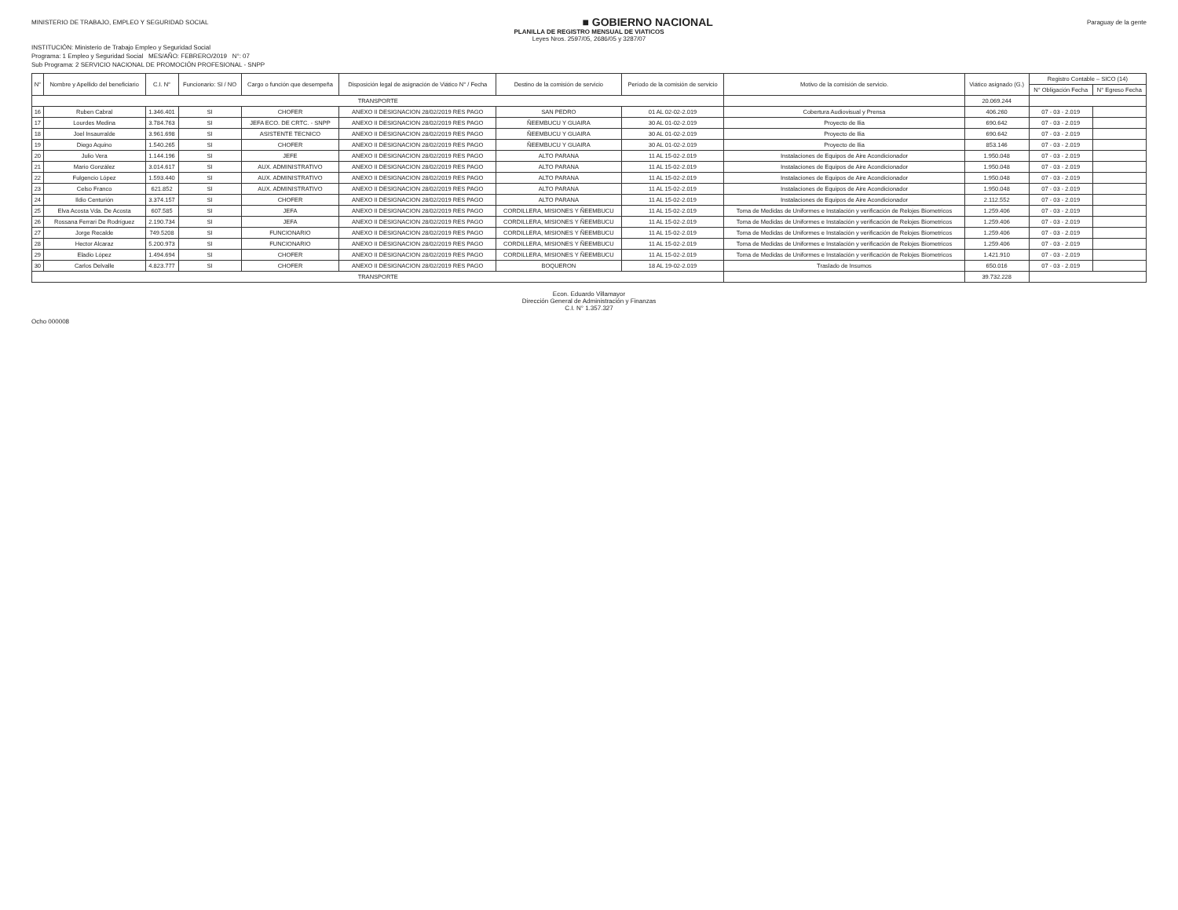MINISTERIO DE TRABAJO, EMPLEO Y SEGURIDAD SOCIAL
■ GOBIERNO NACIONAL
Paraguay de la gente
PLANILLA DE REGISTRO MENSUAL DE VIATICOS
Leyes Nros. 2597/05, 2686/05 y 3287/07
INSTITUCIÓN: Ministerio de Trabajo Empleo y Seguridad Social
Programa: 1 Empleo y Seguridad Social MES/AÑO: FEBRERO/2019 N°: 07
Sub Programa: 2 SERVICIO NACIONAL DE PROMOCIÓN PROFESIONAL - SNPP
| N° | Nombre y Apellido del beneficiario | C.I. N° | Funcionario: SI / NO | Cargo o función que desempeña | Disposición legal de asignación de Viático N° / Fecha | Destino de la comisión de servicio | Período de la comisión de servicio | Motivo de la comisión de servicio. | Viático asignado (G.) | Registro Contable – SICO (14) | |
| --- | --- | --- | --- | --- | --- | --- | --- | --- | --- | --- | --- |
| | | | | | | | | | | N° Obligación Fecha | N° Egreso Fecha |
| TRANSPORTE | | | | | | | | | 20.069.244 | | |
| 16 | Ruben Cabral | 1.346.401 | SI | CHOFER | ANEXO II DESIGNACION 28/02/2019 RES PAGO | SAN PEDRO | 01 AL 02-02-2.019 | Cobertura Audiovisual y Prensa | 406.260 | 07 - 03 - 2.019 | |
| 17 | Lourdes Medina | 3.784.763 | SI | JEFA ECO. DE CRTC. - SNPP | ANEXO II DESIGNACION 28/02/2019 RES PAGO | ÑEEMBUCU Y GUAIRA | 30 AL 01-02-2.019 | Proyecto de Ilia | 690.642 | 07 - 03 - 2.019 | |
| 18 | Joel Insaurralde | 3.961.698 | SI | ASISTENTE TECNICO | ANEXO II DESIGNACION 28/02/2019 RES PAGO | ÑEEMBUCU Y GUAIRA | 30 AL 01-02-2.019 | Proyecto de Ilia | 690.642 | 07 - 03 - 2.019 | |
| 19 | Diego Aquino | 1.540.265 | SI | CHOFER | ANEXO II DESIGNACION 28/02/2019 RES PAGO | ÑEEMBUCU Y GUAIRA | 30 AL 01-02-2.019 | Proyecto de Ilia | 853.146 | 07 - 03 - 2.019 | |
| 20 | Julio Vera | 1.144.196 | SI | JEFE | ANEXO II DESIGNACION 28/02/2019 RES PAGO | ALTO PARANA | 11 AL 15-02-2.019 | Instalaciones de Equipos de Aire Acondicionador | 1.950.048 | 07 - 03 - 2.019 | |
| 21 | Mario González | 3.014.617 | SI | AUX. ADMINISTRATIVO | ANEXO II DESIGNACION 28/02/2019 RES PAGO | ALTO PARANA | 11 AL 15-02-2.019 | Instalaciones de Equipos de Aire Acondicionador | 1.950.048 | 07 - 03 - 2.019 | |
| 22 | Fulgencio López | 1.593.440 | SI | AUX. ADMINISTRATIVO | ANEXO II DESIGNACION 28/02/2019 RES PAGO | ALTO PARANA | 11 AL 15-02-2.019 | Instalaciones de Equipos de Aire Acondicionador | 1.950.048 | 07 - 03 - 2.019 | |
| 23 | Celso Franco | 621.852 | SI | AUX. ADMINISTRATIVO | ANEXO II DESIGNACION 28/02/2019 RES PAGO | ALTO PARANA | 11 AL 15-02-2.019 | Instalaciones de Equipos de Aire Acondicionador | 1.950.048 | 07 - 03 - 2.019 | |
| 24 | Ildio Centurión | 3.374.157 | SI | CHOFER | ANEXO II DESIGNACION 28/02/2019 RES PAGO | ALTO PARANA | 11 AL 15-02-2.019 | Instalaciones de Equipos de Aire Acondicionador | 2.112.552 | 07 - 03 - 2.019 | |
| 25 | Elva Acosta Vda. De Acosta | 607.585 | SI | JEFA | ANEXO II DESIGNACION 28/02/2019 RES PAGO | CORDILLERA, MISIONES Y ÑEEMBUCU | 11 AL 15-02-2.019 | Toma de Medidas de Uniformes e Instalación y verificación de Relojes Biometricos | 1.259.406 | 07 - 03 - 2.019 | |
| 26 | Rossana Ferrari De Rodríguez | 2.190.734 | SI | JEFA | ANEXO II DESIGNACION 28/02/2019 RES PAGO | CORDILLERA, MISIONES Y ÑEEMBUCU | 11 AL 15-02-2.019 | Toma de Medidas de Uniformes e Instalación y verificación de Relojes Biometricos | 1.259.406 | 07 - 03 - 2.019 | |
| 27 | Jorge Recalde | 749.5208 | SI | FUNCIONARIO | ANEXO II DESIGNACION 28/02/2019 RES PAGO | CORDILLERA, MISIONES Y ÑEEMBUCU | 11 AL 15-02-2.019 | Toma de Medidas de Uniformes e Instalación y verificación de Relojes Biometricos | 1.259.406 | 07 - 03 - 2.019 | |
| 28 | Hector Alcaraz | 5.200.973 | SI | FUNCIONARIO | ANEXO II DESIGNACION 28/02/2019 RES PAGO | CORDILLERA, MISIONES Y ÑEEMBUCU | 11 AL 15-02-2.019 | Toma de Medidas de Uniformes e Instalación y verificación de Relojes Biometricos | 1.259.406 | 07 - 03 - 2.019 | |
| 29 | Eladio López | 1.494.694 | SI | CHOFER | ANEXO II DESIGNACION 28/02/2019 RES PAGO | CORDILLERA, MISIONES Y ÑEEMBUCU | 11 AL 15-02-2.019 | Toma de Medidas de Uniformes e Instalación y verificación de Relojes Biometricos | 1.421.910 | 07 - 03 - 2.019 | |
| 30 | Carlos Delvalle | 4.823.777 | SI | CHOFER | ANEXO II DESIGNACION 28/02/2019 RES PAGO | BOQUERON | 18 AL 19-02-2.019 | Traslado de Insumos | 650.016 | 07 - 03 - 2.019 | |
| TRANSPORTE | | | | | | | | | 39.732.228 | | |
Econ. Eduardo Villamayor
Dirección General de Administración y Finanzas
C.I. N° 1.357.327
Ocho 000008